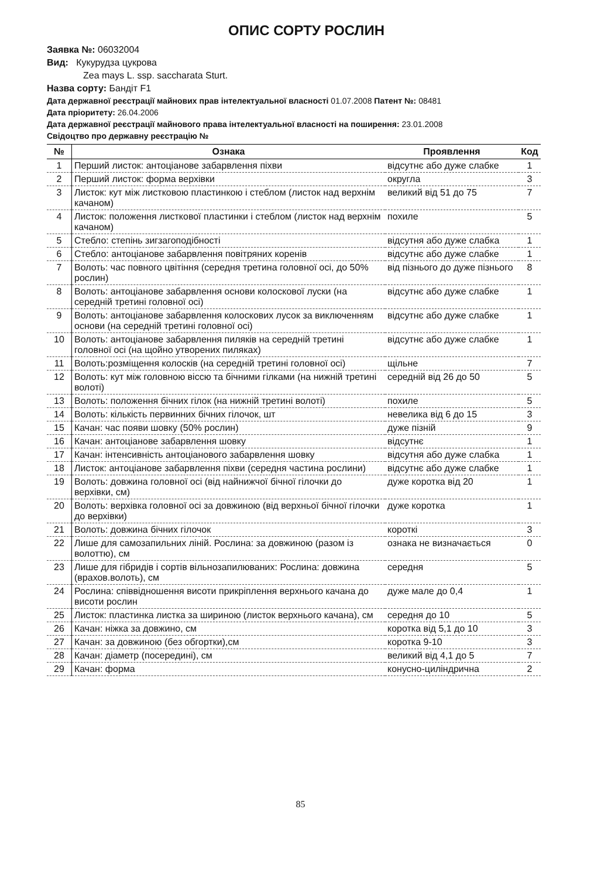ОПИС СОРТУ РОСЛИН
Заявка №: 06032004
Вид: Кукурудза цукрова
Zea mays L. ssp. saccharata Sturt.
Назва сорту: Бандіт F1
Дата державної реєстрації майнових прав інтелектуальної власності 01.07.2008 Патент №: 08481
Дата пріоритету: 26.04.2006
Дата державної реєстрації майнового права інтелектуальної власності на поширення: 23.01.2008
Свідоцтво про державну реєстрацію №
| № | Ознака | Проявлення | Код |
| --- | --- | --- | --- |
| 1 | Перший листок: антоціанове забарвлення піхви | відсутнє або дуже слабке | 1 |
| 2 | Перший листок: форма верхівки | округла | 3 |
| 3 | Листок: кут між листковою пластинкою і стеблом (листок над верхнім качаном) | великий від 51 до 75 | 7 |
| 4 | Листок: положення листкової пластинки і стеблом (листок над верхнім качаном) | похиле | 5 |
| 5 | Стебло: степінь зигзагоподібності | відсутня або дуже слабка | 1 |
| 6 | Стебло: антоціанове забарвлення повітряних коренів | відсутнє або дуже слабке | 1 |
| 7 | Волоть: час повного цвітіння (середня третина головної осі, до 50% рослин) | від пізнього до дуже пізнього | 8 |
| 8 | Волоть: антоціанове забарвлення основи колоскової луски (на середній третині головної осі) | відсутнє або дуже слабке | 1 |
| 9 | Волоть: антоціанове забарвлення колоскових лусок за виключенням основи (на середній третині головної осі) | відсутнє або дуже слабке | 1 |
| 10 | Волоть: антоціанове забарвлення пиляків на середній третині головної осі (на щойно утворених пиляках) | відсутнє або дуже слабке | 1 |
| 11 | Волоть:розміщення колосків (на середній третині головної осі) | щільне | 7 |
| 12 | Волоть: кут між головною віссю та бічними гілками (на нижній третині волоті) | середній від 26 до 50 | 5 |
| 13 | Волоть: положення бічних гілок (на нижній третині волоті) | похиле | 5 |
| 14 | Волоть: кількість первинних бічних гілочок, шт | невелика від 6 до 15 | 3 |
| 15 | Качан: час появи шовку (50% рослин) | дуже пізній | 9 |
| 16 | Качан: антоціанове забарвлення шовку | відсутнє | 1 |
| 17 | Качан: інтенсивність антоціанового забарвлення шовку | відсутня або дуже слабка | 1 |
| 18 | Листок: антоціанове забарвлення піхви (середня частина рослини) | відсутнє або дуже слабке | 1 |
| 19 | Волоть: довжина головної осі (від найнижчої бічної гілочки до верхівки, см) | дуже коротка від 20 | 1 |
| 20 | Волоть: верхівка головної осі за довжиною (від верхньої бічної гілочки до верхівки) | дуже коротка | 1 |
| 21 | Волоть: довжина бічних гілочок | короткі | 3 |
| 22 | Лише для самозапильних ліній. Рослина: за довжиною (разом із волоттю), см | ознака не визначається | 0 |
| 23 | Лише для гібридів і сортів вільнозапилюваних: Рослина: довжина (врахов.волоть), см | середня | 5 |
| 24 | Рослина: співвідношення висоти прикріплення верхнього качана до висоти рослин | дуже мале до 0,4 | 1 |
| 25 | Листок: пластинка листка за шириною (листок верхнього качана), см | середня до 10 | 5 |
| 26 | Качан: ніжка за довжино, см | коротка від 5,1 до 10 | 3 |
| 27 | Качан: за довжиною (без обгортки),см | коротка 9-10 | 3 |
| 28 | Качан: діаметр (посередині), см | великий від 4,1 до 5 | 7 |
| 29 | Качан: форма | конусно-циліндрична | 2 |
85